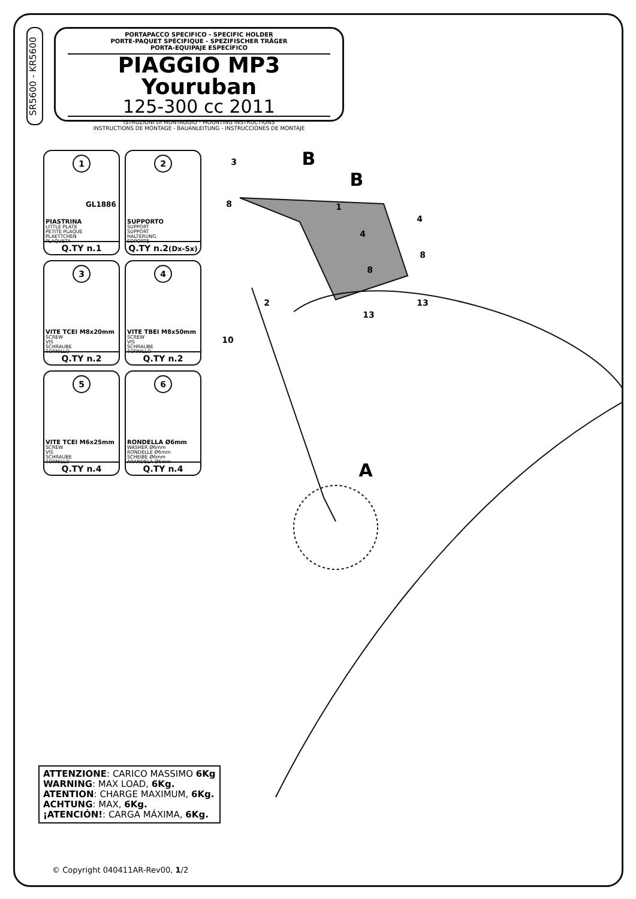SR5600 - KR5600
PORTAPACCO SPECIFICO - SPECIFIC HOLDER
PORTE-PAQUET SPÉCIFIQUE - SPEZIFISCHER TRÄGER
PORTA-EQUIPAJE ESPECÍFICO
PIAGGIO MP3 Youruban
125-300 cc 2011
ISTRUZIONI DI MONTAGGIO - MOUNTING INSTRUCTIONS
INSTRUCTIONS DE MONTAGE - BAUANLEITUNG - INSTRUCCIONES DE MONTAJE
1
GL1886
PIASTRINA
LITTLE PLATE
PETITE PLAQUE
PLAETTCHEN
PLAQUETA
Q.TY n.1
2
SUPPORTO
SUPPORT
SUPPORT
HALTERUNG
SOPORTE
Q.TY n.2(Dx-Sx)
3
VITE TCEI M8x20mm
SCREW
VIS
SCHRAUBE
TORNILLO
Q.TY n.2
4
VITE TBEI M8x50mm
SCREW
VIS
SCHRAUBE
TORNILLO
Q.TY n.2
5
VITE TCEI M6x25mm
SCREW
VIS
SCHRAUBE
TORNILLO
Q.TY n.4
6
RONDELLA Ø6mm
WASHER Ø6mm
RONDELLE Ø6mm
SCHEIBE Ø6mm
ARANDELA Ø6mm
Q.TY n.4
B
B
A
3
8
1
4
4
8
8
13
13
2
10
ATTENZIONE: CARICO MASSIMO 6Kg
WARNING: MAX LOAD, 6Kg.
ATENTION: CHARGE MAXIMUM, 6Kg.
ACHTUNG: MAX, 6Kg.
¡ATENCIÓN!: CARGA MÁXIMA, 6Kg.
© Copyright 040411AR-Rev00, 1/2